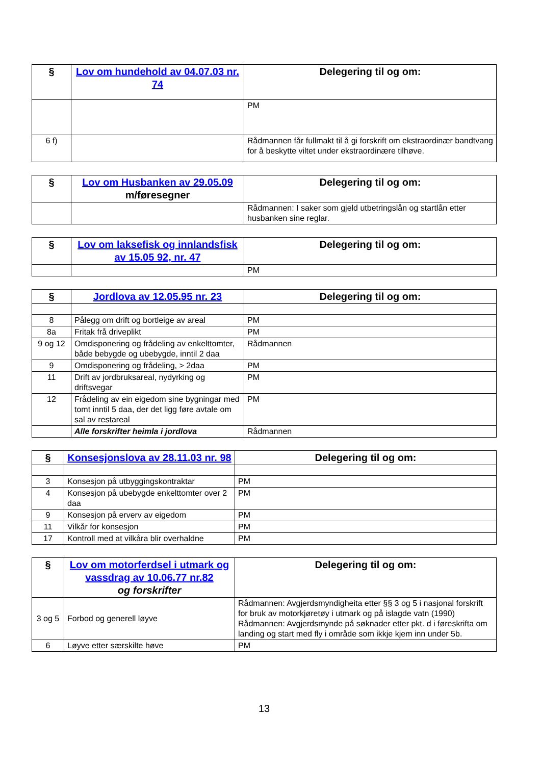| § | Lov om hundehold av 04.07.03 nr. 74 | Delegering til og om: |
| --- | --- | --- |
| | | PM |
| 6 f) | | Rådmannen får fullmakt til å gi forskrift om ekstraordinær bandtvang for å beskytte viltet under ekstraordinære tilhøve. |
| § | Lov om Husbanken av 29.05.09 m/føresegner | Delegering til og om: |
| --- | --- | --- |
| | | Rådmannen: I saker som gjeld utbetringslån og startlån etter husbanken sine reglar. |
| § | Lov om laksefisk og innlandsfisk av 15.05 92, nr. 47 | Delegering til og om: |
| --- | --- | --- |
| | | PM |
| § | Jordlova av 12.05.95 nr. 23 | Delegering til og om: |
| --- | --- | --- |
| 8 | Pålegg om drift og bortleige av areal | PM |
| 8a | Fritak frå driveplikt | PM |
| 9 og 12 | Omdisponering og frådeling av enkelttomter, både bebygde og ubebygde, inntil 2 daa | Rådmannen |
| 9 | Omdisponering og frådeling, > 2daa | PM |
| 11 | Drift av jordbruksareal, nydyrking og driftsvegar | PM |
| 12 | Frådeling av ein eigedom sine bygningar med tomt inntil 5 daa, der det ligg føre avtale om sal av restareal | PM |
| | Alle forskrifter heimla i jordlova | Rådmannen |
| § | Konsesjonslova av 28.11.03 nr. 98 | Delegering til og om: |
| --- | --- | --- |
| 3 | Konsesjon på utbyggingskontraktar | PM |
| 4 | Konsesjon på ubebygde enkelttomter over 2 daa | PM |
| 9 | Konsesjon på erverv av eigedom | PM |
| 11 | Vilkår for konsesjon | PM |
| 17 | Kontroll med at vilkåra blir overhaldne | PM |
| § | Lov om motorferdsel i utmark og vassdrag av 10.06.77 nr.82 og forskrifter | Delegering til og om: |
| --- | --- | --- |
| 3 og 5 | Forbod og generell løyve | Rådmannen: Avgjerdsmyndigheita etter §§ 3 og 5 i nasjonal forskrift for bruk av motorkjøretøy i utmark og på islagde vatn (1990) Rådmannen: Avgjerdsmynde på søknader etter pkt. d i føreskrifta om landing og start med fly i område som ikkje kjem inn under 5b. |
| 6 | Løyve etter særskilte høve | PM |
13